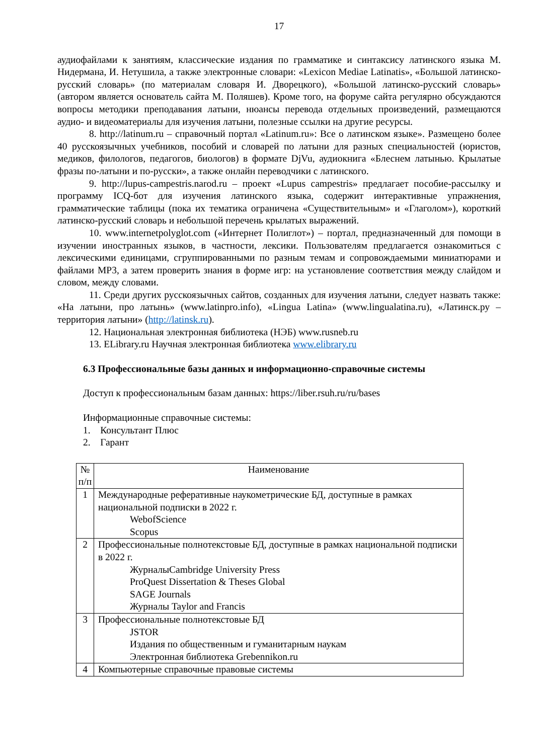17
аудиофайлами к занятиям, классические издания по грамматике и синтаксису латинского языка М. Нидермана, И. Нетушила, а также электронные словари: «Lexicon Mediae Latinatis», «Большой латинско- русский словарь» (по материалам словаря И. Дворецкого), «Большой латинско-русский словарь» (автором является основатель сайта М. Поляшев). Кроме того, на форуме сайта регулярно обсуждаются вопросы методики преподавания латыни, нюансы перевода отдельных произведений, размещаются аудио- и видеоматериалы для изучения латыни, полезные ссылки на другие ресурсы.
8. http://latinum.ru – справочный портал «Latinum.ru»: Все о латинском языке». Размещено более 40 русскоязычных учебников, пособий и словарей по латыни для разных специальностей (юристов, медиков, филологов, педагогов, биологов) в формате DjVu, аудиокнига «Блеснем латынью. Крылатые фразы по-латыни и по-русски», а также онлайн переводчики с латинского.
9. http://lupus-campestris.narod.ru – проект «Lupus campestris» предлагает пособие-рассылку и программу ICQ-бот для изучения латинского языка, содержит интерактивные упражнения, грамматические таблицы (пока их тематика ограничена «Существительным» и «Глаголом»), короткий латинско-русский словарь и небольшой перечень крылатых выражений.
10. www.internetpolyglot.com («Интернет Полиглот») – портал, предназначенный для помощи в изучении иностранных языков, в частности, лексики. Пользователям предлагается ознакомиться с лексическими единицами, сгруппированными по разным темам и сопровождаемыми миниатюрами и файлами MP3, а затем проверить знания в форме игр: на установление соответствия между слайдом и словом, между словами.
11. Среди других русскоязычных сайтов, созданных для изучения латыни, следует назвать также: «На латыни, про латынь» (www.latinpro.info), «Lingua Latina» (www.lingualatina.ru), «Латинск.ру – территория латыни» (http://latinsk.ru).
12. Национальная электронная библиотека (НЭБ) www.rusneb.ru
13. ELibrary.ru Научная электронная библиотека www.elibrary.ru
6.3 Профессиональные базы данных и информационно-справочные системы
Доступ к профессиональным базам данных: https://liber.rsuh.ru/ru/bases
Информационные справочные системы:
1. Консультант Плюс
2. Гарант
| № п/п | Наименование |
| 1 | Международные реферативные наукометрические БД, доступные в рамках национальной подписки в 2022 г. WebofScience Scopus |
| 2 | Профессиональные полнотекстовые БД, доступные в рамках национальной подписки в 2022 г. ЖурналыCambridge University Press ProQuest Dissertation & Theses Global SAGE Journals Журналы Taylor and Francis |
| 3 | Профессиональные полнотекстовые БД JSTOR Издания по общественным и гуманитарным наукам Электронная библиотека Grebennikon.ru |
| 4 | Компьютерные справочные правовые системы |